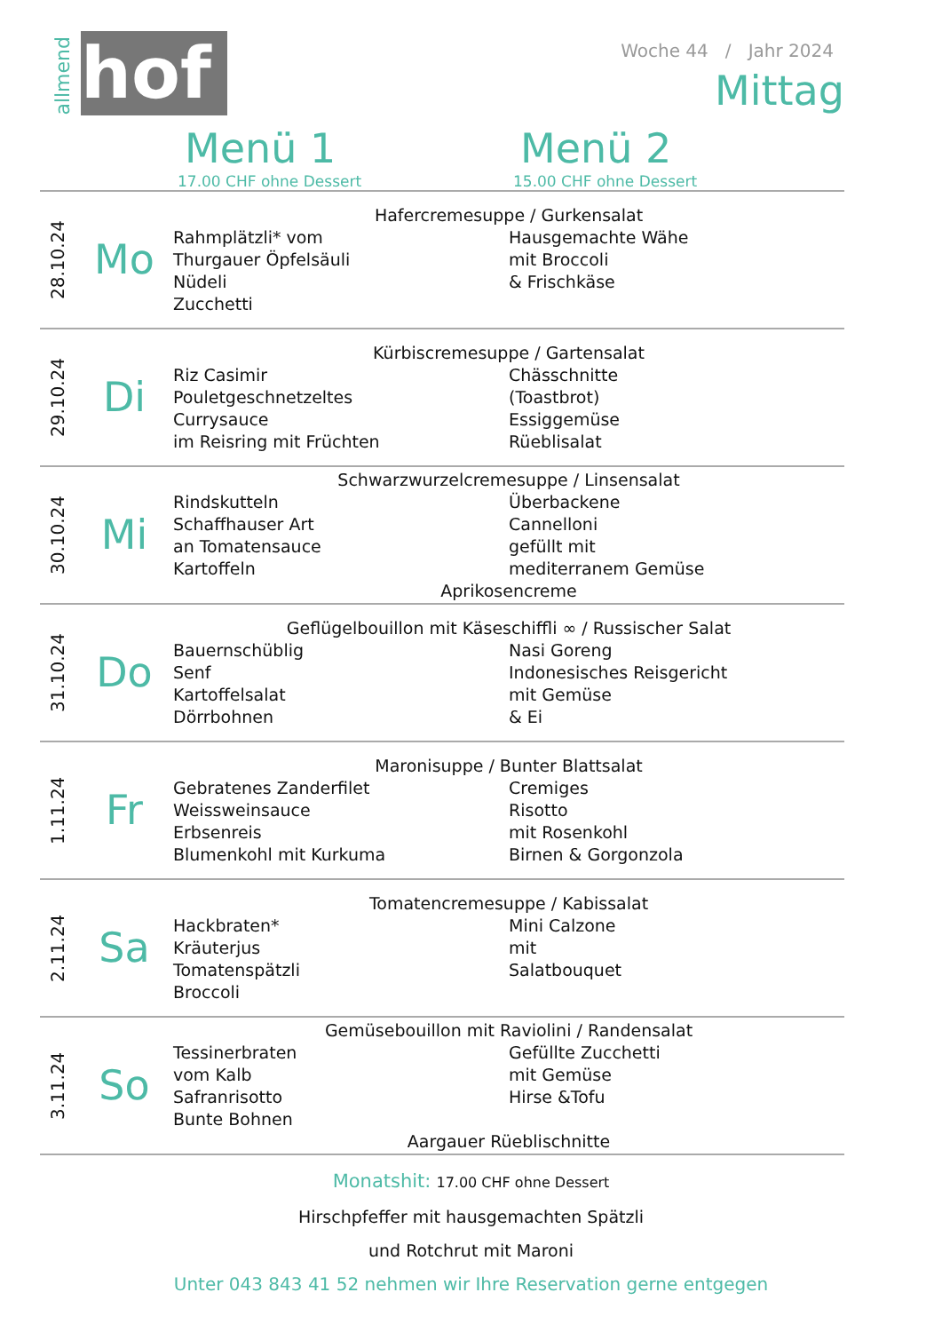allmend
hof
Woche 44 / Jahr 2024
Mittag
Menü 1
17.00 CHF ohne Dessert
Menü 2
15.00 CHF ohne Dessert
| 28.10.24 | Mo | Hafercremesuppe / Gurkensalat Rahmplätzli* vom Thurgauer Öpfelsäuli Nüdeli Zucchetti Hausgemachte Wähe mit Broccoli & Frischkäse |
| 29.10.24 | Di | Kürbiscremesuppe / Gartensalat Riz Casimir Pouletgeschnetzeltes Currysauce im Reisring mit Früchten Chässchnitte (Toastbrot) Essiggemüse Rüeblisalat |
| 30.10.24 | Mi | Schwarzwurzelcremesuppe / Linsensalat Rindskutteln Schaffhauser Art an Tomatensauce Kartoffeln Überbackene Cannelloni gefüllt mit mediterranem Gemüse Aprikosencreme |
| 31.10.24 | Do | Geflügelbouillon mit Käseschiffli ∞ / Russischer Salat Bauernschüblig Senf Kartoffelsalat Dörrbohnen Nasi Goreng Indonesisches Reisgericht mit Gemüse & Ei |
| 1.11.24 | Fr | Maronisuppe / Bunter Blattsalat Gebratenes Zanderfilet Weissweinsauce Erbsenreis Blumenkohl mit Kurkuma Cremiges Risotto mit Rosenkohl Birnen & Gorgonzola |
| 2.11.24 | Sa | Tomatencremesuppe / Kabissalat Hackbraten* Kräuterjus Tomatenspätzli Broccoli Mini Calzone mit Salatbouquet |
| 3.11.24 | So | Gemüsebouillon mit Raviolini / Randensalat Tessinerbraten vom Kalb Safranrisotto Bunte Bohnen Gefüllte Zucchetti mit Gemüse Hirse &Tofu Aargauer Rüeblischnitte |
Monatshit: 17.00 CHF ohne Dessert
Hirschpfeffer mit hausgemachten Spätzli
und Rotchrut mit Maroni
Unter 043 843 41 52 nehmen wir Ihre Reservation gerne entgegen